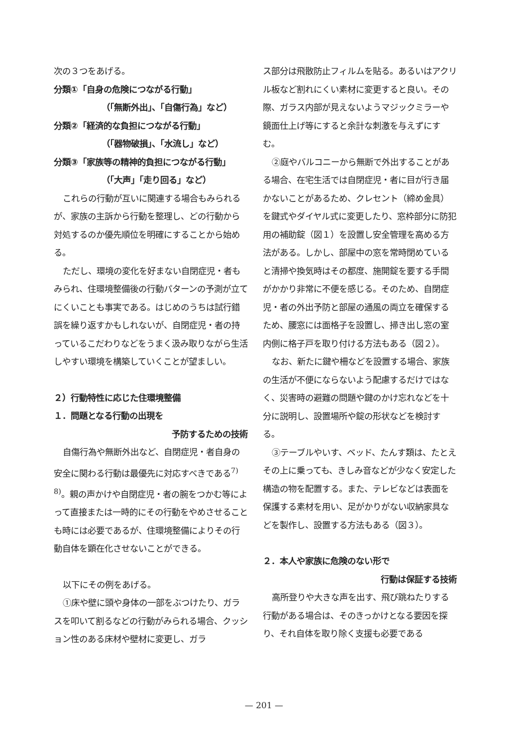次の３つをあげる。
分類①「自身の危険につながる行動」
（「無断外出」、「自傷行為」など）
分類②「経済的な負担につながる行動」
（「器物破損」、「水流し」など）
分類③「家族等の精神的負担につながる行動」
（「大声」「走り回る」など）
これらの行動が互いに関連する場合もみられるが、家族の主訴から行動を整理し、どの行動から対処するのか優先順位を明確にすることから始める。
ただし、環境の変化を好まない自閉症児・者もみられ、住環境整備後の行動パターンの予測が立てにくいことも事実である。はじめのうちは試行錯誤を繰り返すかもしれないが、自閉症児・者の持っているこだわりなどをうまく汲み取りながら生活しやすい環境を構築していくことが望ましい。
２）行動特性に応じた住環境整備
１．問題となる行動の出現を
予防するための技術
自傷行為や無断外出など、自閉症児・者自身の安全に関わる行動は最優先に対応すべきである<sup>7) 8)</sup>。親の声かけや自閉症児・者の腕をつかむ等によって直接または一時的にその行動をやめさせることも時には必要であるが、住環境整備によりその行動自体を顕在化させないことができる。
以下にその例をあげる。
①床や壁に頭や身体の一部をぶつけたり、ガラスを叩いて割るなどの行動がみられる場合、クッション性のある床材や壁材に変更し、ガラ
ス部分は飛散防止フィルムを貼る。あるいはアクリル板など割れにくい素材に変更すると良い。その際、ガラス内部が見えないようマジックミラーや鏡面仕上げ等にすると余計な刺激を与えずにすむ。
②庭やバルコニーから無断で外出することがある場合、在宅生活では自閉症児・者に目が行き届かないことがあるため、クレセント（締め金具）を鍵式やダイヤル式に変更したり、窓枠部分に防犯用の補助錠（図１）を設置し安全管理を高める方法がある。しかし、部屋中の窓を常時閉めていると清掃や換気時はその都度、施開錠を要する手間がかかり非常に不便を感じる。そのため、自閉症児・者の外出予防と部屋の通風の両立を確保するため、腰窓には面格子を設置し、掃き出し窓の室内側に格子戸を取り付ける方法もある（図２）。
なお、新たに鍵や柵などを設置する場合、家族の生活が不便にならないよう配慮するだけではなく、災害時の避難の問題や鍵のかけ忘れなどを十分に説明し、設置場所や錠の形状などを検討する。
③テーブルやいす、ベッド、たんす類は、たとえその上に乗っても、きしみ音などが少なく安定した構造の物を配置する。また、テレビなどは表面を保護する素材を用い、足がかりがない収納家具などを製作し、設置する方法もある（図３）。
２．本人や家族に危険のない形で
行動は保証する技術
高所登りや大きな声を出す、飛び跳ねたりする行動がある場合は、そのきっかけとなる要因を探り、それ自体を取り除く支援も必要である
— 201 —